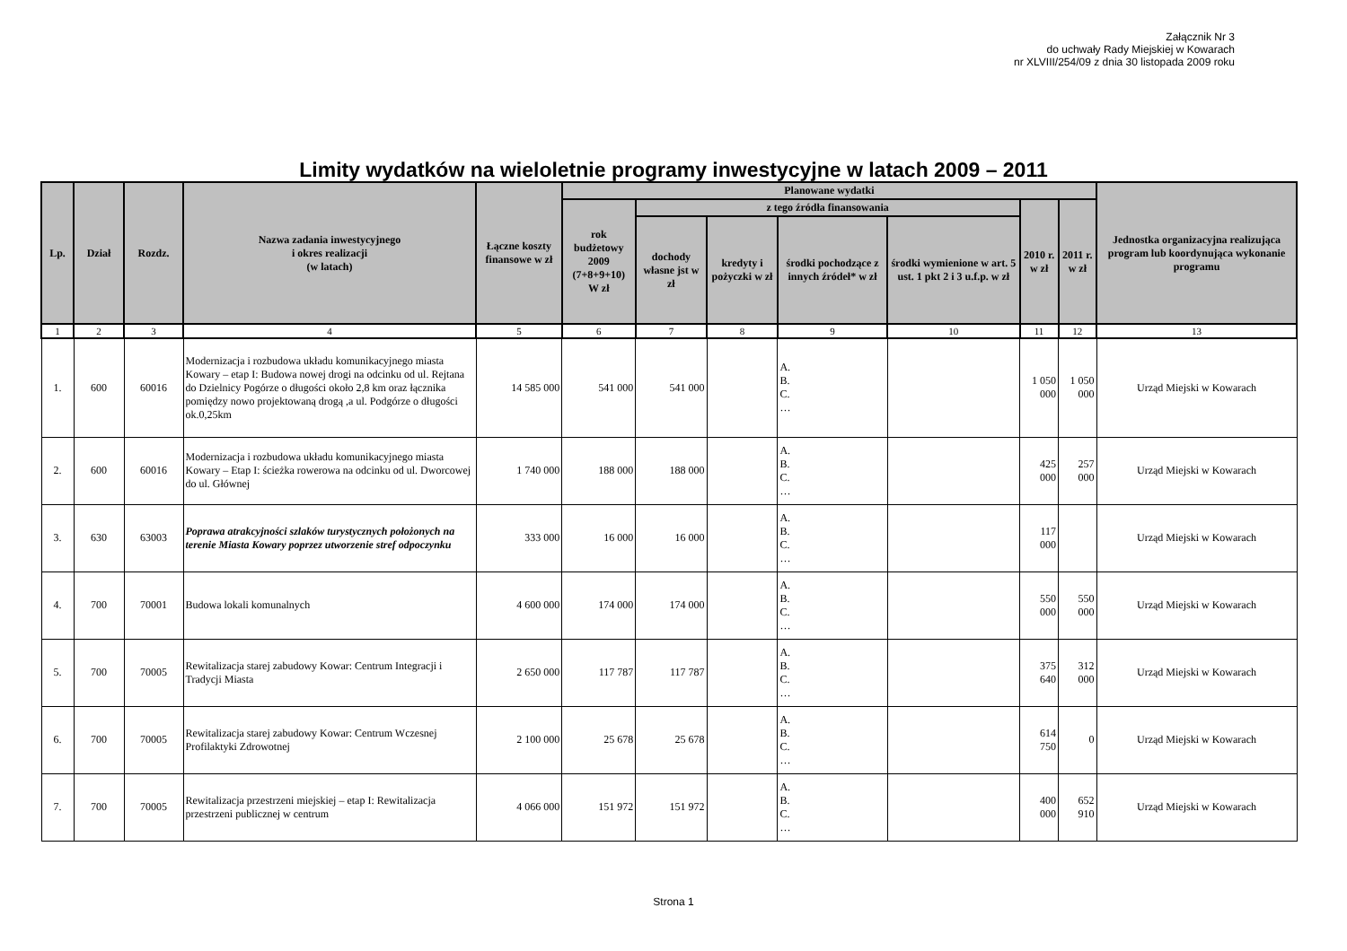Załącznik Nr 3
do uchwały Rady Miejskiej w Kowarach
nr XLVIII/254/09 z dnia 30 listopada 2009 roku
Limity wydatków na wieloletnie programy inwestycyjne w latach 2009 – 2011
| Lp. | Dział | Rozdz. | Nazwa zadania inwestycyjnego i okres realizacji (w latach) | Łączne koszty finansowe w zł | Planowane wydatki | | | | | | | Jednostka organizacyjna realizująca program lub koordynująca wykonanie programu |
| --- | --- | --- | --- | --- | --- | --- | --- | --- | --- | --- | --- | --- |
| | | | | | rok budżetowy 2009 (7+8+9+10) W zł | z tego źródła finansowania | | | | 2010 r. w zł | 2011 r. w zł | |
| | | | | | | dochody własne jst w zł | kredyty i pożyczki w zł | środki pochodzące z innych źródeł* w zł | środki wymienione w art. 5 ust. 1 pkt 2 i 3 u.f.p. w zł | | | |
| 1 | 2 | 3 | 4 | 5 | 6 | 7 | 8 | 9 | 10 | 11 | 12 | 13 |
| 1. | 600 | 60016 | Modernizacja i rozbudowa układu komunikacyjnego miasta Kowary – etap I: Budowa nowej drogi na odcinku od ul. Rejtana do Dzielnicy Pogórze o długości około 2,8 km oraz łącznika pomiędzy nowo projektowaną drogą ,a ul. Podgórze o długości ok.0,25km | 14 585 000 | 541 000 | 541 000 | | A. B. C. … | | 1 050 000 | 1 050 000 | Urząd Miejski w Kowarach |
| 2. | 600 | 60016 | Modernizacja i rozbudowa układu komunikacyjnego miasta Kowary – Etap I: ścieżka rowerowa na odcinku od ul. Dworcowej do ul. Głównej | 1 740 000 | 188 000 | 188 000 | | A. B. C. … | | 425 000 | 257 000 | Urząd Miejski w Kowarach |
| 3. | 630 | 63003 | Poprawa atrakcyjności szlaków turystycznych położonych na terenie Miasta Kowary poprzez utworzenie stref odpoczynku | 333 000 | 16 000 | 16 000 | | A. B. C. … | | 117 000 | | Urząd Miejski w Kowarach |
| 4. | 700 | 70001 | Budowa lokali komunalnych | 4 600 000 | 174 000 | 174 000 | | A. B. C. … | | 550 000 | 550 000 | Urząd Miejski w Kowarach |
| 5. | 700 | 70005 | Rewitalizacja starej zabudowy Kowar: Centrum Integracji i Tradycji Miasta | 2 650 000 | 117 787 | 117 787 | | A. B. C. … | | 375 640 | 312 000 | Urząd Miejski w Kowarach |
| 6. | 700 | 70005 | Rewitalizacja starej zabudowy Kowar: Centrum Wczesnej Profilaktyki Zdrowotnej | 2 100 000 | 25 678 | 25 678 | | A. B. C. … | | 614 750 | 0 | Urząd Miejski w Kowarach |
| 7. | 700 | 70005 | Rewitalizacja przestrzeni miejskiej – etap I: Rewitalizacja przestrzeni publicznej w centrum | 4 066 000 | 151 972 | 151 972 | | A. B. C. … | | 400 000 | 652 910 | Urząd Miejski w Kowarach |
Strona 1